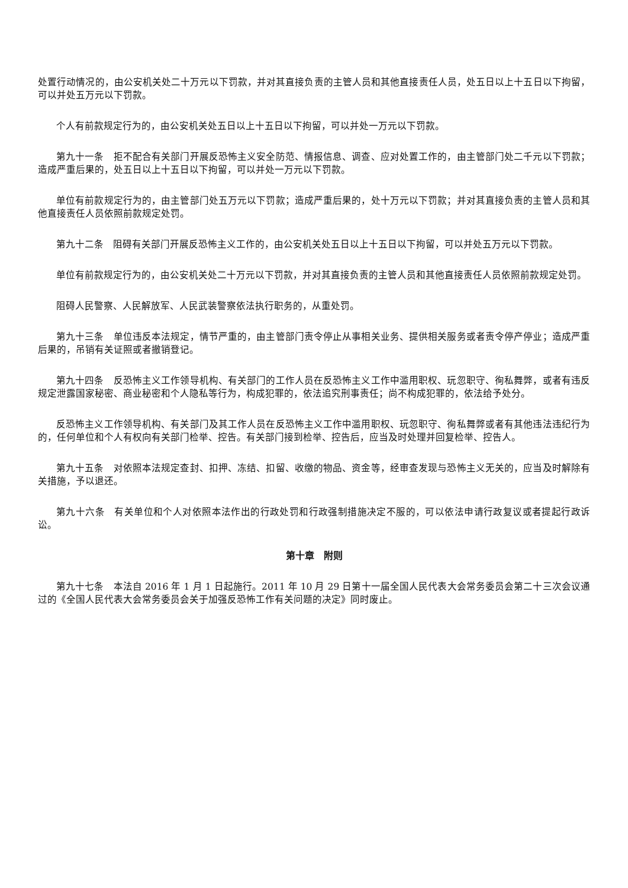处置行动情况的，由公安机关处二十万元以下罚款，并对其直接负责的主管人员和其他直接责任人员，处五日以上十五日以下拘留，可以并处五万元以下罚款。
个人有前款规定行为的，由公安机关处五日以上十五日以下拘留，可以并处一万元以下罚款。
第九十一条　拒不配合有关部门开展反恐怖主义安全防范、情报信息、调查、应对处置工作的，由主管部门处二千元以下罚款；造成严重后果的，处五日以上十五日以下拘留，可以并处一万元以下罚款。
单位有前款规定行为的，由主管部门处五万元以下罚款；造成严重后果的，处十万元以下罚款；并对其直接负责的主管人员和其他直接责任人员依照前款规定处罚。
第九十二条　阻碍有关部门开展反恐怖主义工作的，由公安机关处五日以上十五日以下拘留，可以并处五万元以下罚款。
单位有前款规定行为的，由公安机关处二十万元以下罚款，并对其直接负责的主管人员和其他直接责任人员依照前款规定处罚。
阻碍人民警察、人民解放军、人民武装警察依法执行职务的，从重处罚。
第九十三条　单位违反本法规定，情节严重的，由主管部门责令停止从事相关业务、提供相关服务或者责令停产停业；造成严重后果的，吊销有关证照或者撤销登记。
第九十四条　反恐怖主义工作领导机构、有关部门的工作人员在反恐怖主义工作中滥用职权、玩忽职守、徇私舞弊，或者有违反规定泄露国家秘密、商业秘密和个人隐私等行为，构成犯罪的，依法追究刑事责任；尚不构成犯罪的，依法给予处分。
反恐怖主义工作领导机构、有关部门及其工作人员在反恐怖主义工作中滥用职权、玩忽职守、徇私舞弊或者有其他违法违纪行为的，任何单位和个人有权向有关部门检举、控告。有关部门接到检举、控告后，应当及时处理并回复检举、控告人。
第九十五条　对依照本法规定查封、扣押、冻结、扣留、收缴的物品、资金等，经审查发现与恐怖主义无关的，应当及时解除有关措施，予以退还。
第九十六条　有关单位和个人对依照本法作出的行政处罚和行政强制措施决定不服的，可以依法申请行政复议或者提起行政诉讼。
第十章　附则
第九十七条　本法自 2016 年 1 月 1 日起施行。2011 年 10 月 29 日第十一届全国人民代表大会常务委员会第二十三次会议通过的《全国人民代表大会常务委员会关于加强反恐怖工作有关问题的决定》同时废止。